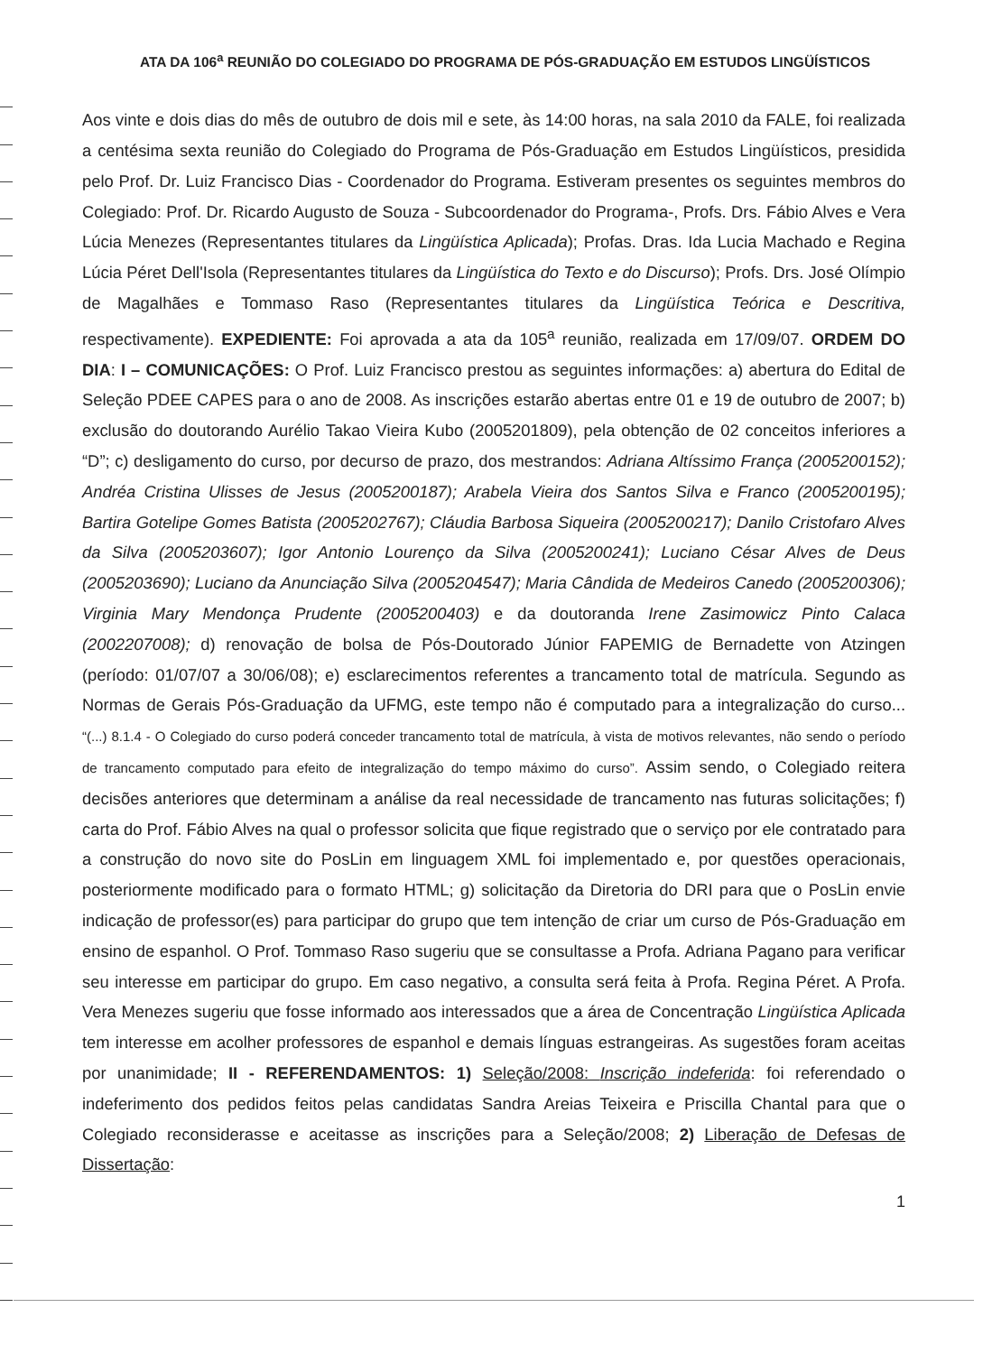ATA DA 106<sup>a</sup> REUNIÃO DO COLEGIADO DO PROGRAMA DE PÓS-GRADUAÇÃO EM ESTUDOS LINGÜÍSTICOS
Aos vinte e dois dias do mês de outubro de dois mil e sete, às 14:00 horas, na sala 2010 da FALE, foi realizada a centésima sexta reunião do Colegiado do Programa de Pós-Graduação em Estudos Lingüísticos, presidida pelo Prof. Dr. Luiz Francisco Dias - Coordenador do Programa. Estiveram presentes os seguintes membros do Colegiado: Prof. Dr. Ricardo Augusto de Souza - Subcoordenador do Programa-, Profs. Drs. Fábio Alves e Vera Lúcia Menezes (Representantes titulares da Lingüística Aplicada); Profas. Dras. Ida Lucia Machado e Regina Lúcia Péret Dell'Isola (Representantes titulares da Lingüística do Texto e do Discurso); Profs. Drs. José Olímpio de Magalhães e Tommaso Raso (Representantes titulares da Lingüística Teórica e Descritiva, respectivamente). EXPEDIENTE: Foi aprovada a ata da 105<sup>a</sup> reunião, realizada em 17/09/07. ORDEM DO DIA: I – COMUNICAÇÕES: O Prof. Luiz Francisco prestou as seguintes informações: a) abertura do Edital de Seleção PDEE CAPES para o ano de 2008. As inscrições estarão abertas entre 01 e 19 de outubro de 2007; b) exclusão do doutorando Aurélio Takao Vieira Kubo (2005201809), pela obtenção de 02 conceitos inferiores a “D”; c) desligamento do curso, por decurso de prazo, dos mestrandos: Adriana Altíssimo França (2005200152); Andréa Cristina Ulisses de Jesus (2005200187); Arabela Vieira dos Santos Silva e Franco (2005200195); Bartira Gotelipe Gomes Batista (2005202767); Cláudia Barbosa Siqueira (2005200217); Danilo Cristofaro Alves da Silva (2005203607); Igor Antonio Lourenço da Silva (2005200241); Luciano César Alves de Deus (2005203690); Luciano da Anunciação Silva (2005204547); Maria Cândida de Medeiros Canedo (2005200306); Virginia Mary Mendonça Prudente (2005200403) e da doutoranda Irene Zasimowicz Pinto Calaca (2002207008); d) renovação de bolsa de Pós-Doutorado Júnior FAPEMIG de Bernadette von Atzingen (período: 01/07/07 a 30/06/08); e) esclarecimentos referentes a trancamento total de matrícula. Segundo as Normas de Gerais Pós-Graduação da UFMG, este tempo não é computado para a integralização do curso... “(...) 8.1.4 - O Colegiado do curso poderá conceder trancamento total de matrícula, à vista de motivos relevantes, não sendo o período de trancamento computado para efeito de integralização do tempo máximo do curso”. Assim sendo, o Colegiado reitera decisões anteriores que determinam a análise da real necessidade de trancamento nas futuras solicitações; f) carta do Prof. Fábio Alves na qual o professor solicita que fique registrado que o serviço por ele contratado para a construção do novo site do PosLin em linguagem XML foi implementado e, por questões operacionais, posteriormente modificado para o formato HTML; g) solicitação da Diretoria do DRI para que o PosLin envie indicação de professor(es) para participar do grupo que tem intenção de criar um curso de Pós-Graduação em ensino de espanhol. O Prof. Tommaso Raso sugeriu que se consultasse a Profa. Adriana Pagano para verificar seu interesse em participar do grupo. Em caso negativo, a consulta será feita à Profa. Regina Péret. A Profa. Vera Menezes sugeriu que fosse informado aos interessados que a área de Concentração Lingüística Aplicada tem interesse em acolher professores de espanhol e demais línguas estrangeiras. As sugestões foram aceitas por unanimidade; II - REFERENDAMENTOS: 1) Seleção/2008: Inscrição indeferida: foi referendado o indeferimento dos pedidos feitos pelas candidatas Sandra Areias Teixeira e Priscilla Chantal para que o Colegiado reconsiderasse e aceitasse as inscrições para a Seleção/2008; 2) Liberação de Defesas de Dissertação:
1